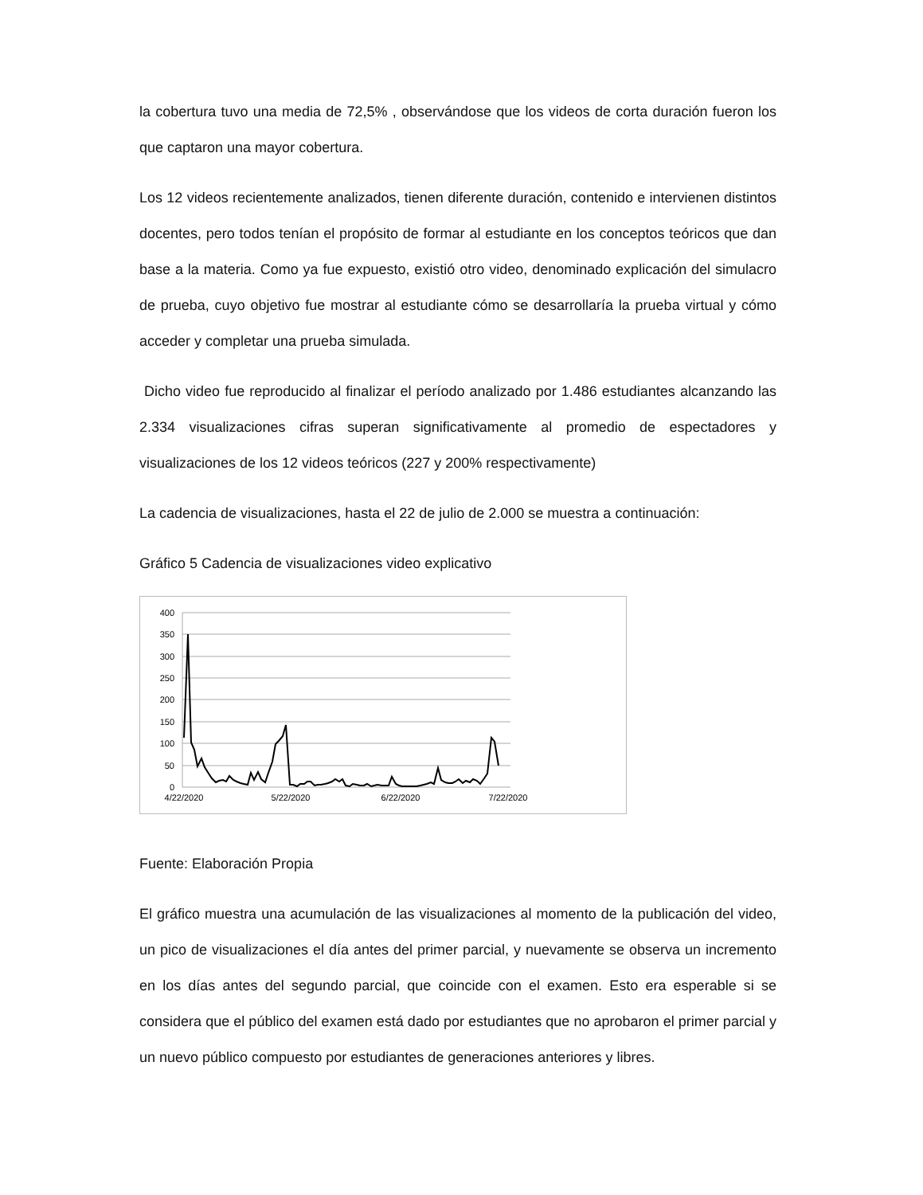la cobertura tuvo una media de 72,5% , observándose que los videos de corta duración fueron los que captaron una mayor cobertura.
Los 12 videos recientemente analizados, tienen diferente duración, contenido e intervienen distintos docentes, pero todos tenían el propósito de formar al estudiante en los conceptos teóricos que dan base a la materia. Como ya fue expuesto, existió otro video, denominado explicación del simulacro de prueba, cuyo objetivo fue mostrar al estudiante cómo se desarrollaría la prueba virtual y cómo acceder y completar una prueba simulada.
Dicho video fue reproducido al finalizar el período analizado por 1.486 estudiantes alcanzando las 2.334 visualizaciones cifras superan significativamente al promedio de espectadores y visualizaciones de los 12 videos teóricos (227 y 200% respectivamente)
La cadencia de visualizaciones, hasta el 22 de julio de 2.000 se muestra a continuación:
Gráfico 5 Cadencia de visualizaciones video explicativo
400
350
300
250
200
150
100
50
0
4/22/2020
5/22/2020
6/22/2020
7/22/2020
Fuente: Elaboración Propia
El gráfico muestra una acumulación de las visualizaciones al momento de la publicación del video, un pico de visualizaciones el día antes del primer parcial, y nuevamente se observa un incremento en los días antes del segundo parcial, que coincide con el examen. Esto era esperable si se considera que el público del examen está dado por estudiantes que no aprobaron el primer parcial y un nuevo público compuesto por estudiantes de generaciones anteriores y libres.